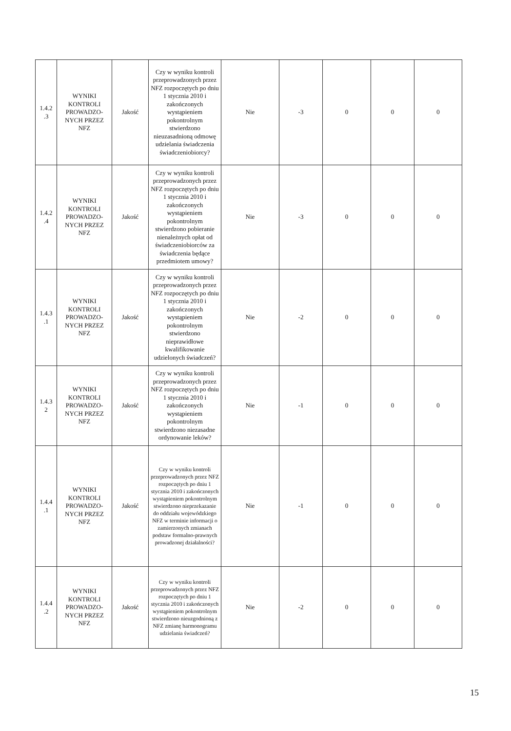| 1.4.2 .3 | WYNIKI KONTROLI PROWADZO-NYCH PRZEZ NFZ | Jakość | Czy w wyniku kontroli przeprowadzonych przez NFZ rozpoczętych po dniu 1 stycznia 2010 i zakończonych wystąpieniem pokontrolnym stwierdzono nieuzasadnioną odmowę udzielania świadczenia świadczeniobiorcy? | Nie | -3 | 0 | 0 | 0 |
| 1.4.2 .4 | WYNIKI KONTROLI PROWADZO-NYCH PRZEZ NFZ | Jakość | Czy w wyniku kontroli przeprowadzonych przez NFZ rozpoczętych po dniu 1 stycznia 2010 i zakończonych wystąpieniem pokontrolnym stwierdzono pobieranie nienależnych opłat od świadczeniobiorców za świadczenia będące przedmiotem umowy? | Nie | -3 | 0 | 0 | 0 |
| 1.4.3 .1 | WYNIKI KONTROLI PROWADZO-NYCH PRZEZ NFZ | Jakość | Czy w wyniku kontroli przeprowadzonych przez NFZ rozpoczętych po dniu 1 stycznia 2010 i zakończonych wystąpieniem pokontrolnym stwierdzono nieprawidłowe kwalifikowanie udzielonych świadczeń? | Nie | -2 | 0 | 0 | 0 |
| 1.4.3 2 | WYNIKI KONTROLI PROWADZO-NYCH PRZEZ NFZ | Jakość | Czy w wyniku kontroli przeprowadzonych przez NFZ rozpoczętych po dniu 1 stycznia 2010 i zakończonych wystąpieniem pokontrolnym stwierdzono niezasadne ordynowanie leków? | Nie | -1 | 0 | 0 | 0 |
| 1.4.4 .1 | WYNIKI KONTROLI PROWADZO-NYCH PRZEZ NFZ | Jakość | Czy w wyniku kontroli przeprowadzonych przez NFZ rozpoczętych po dniu 1 stycznia 2010 i zakończonych wystąpieniem pokontrolnym stwierdzono nieprzekazanie do oddziału wojewódzkiego NFZ w terminie informacji o zamierzonych zmianach podstaw formalno-prawnych prowadzonej działalności? | Nie | -1 | 0 | 0 | 0 |
| 1.4.4 .2 | WYNIKI KONTROLI PROWADZO-NYCH PRZEZ NFZ | Jakość | Czy w wyniku kontroli przeprowadzonych przez NFZ rozpoczętych po dniu 1 stycznia 2010 i zakończonych wystąpieniem pokontrolnym stwierdzono nieuzgodnioną z NFZ zmianę harmonogramu udzielania świadczeń? | Nie | -2 | 0 | 0 | 0 |
15